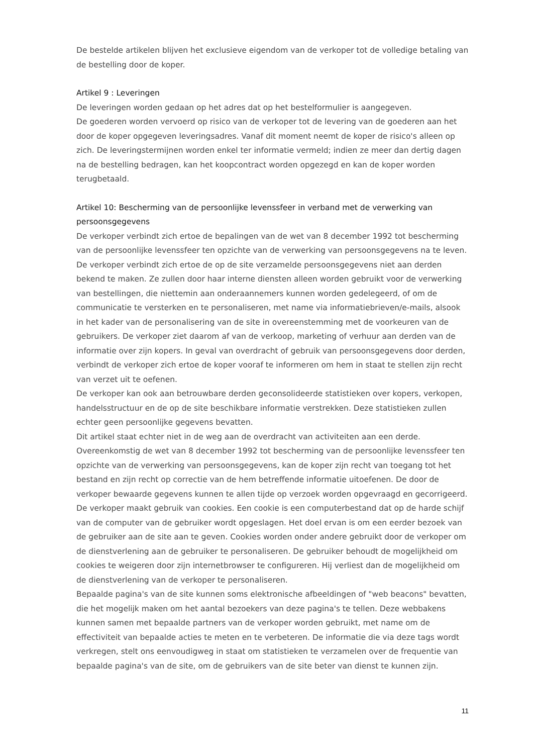De bestelde artikelen blijven het exclusieve eigendom van de verkoper tot de volledige betaling van de bestelling door de koper.
Artikel 9 : Leveringen
De leveringen worden gedaan op het adres dat op het bestelformulier is aangegeven.
De goederen worden vervoerd op risico van de verkoper tot de levering van de goederen aan het door de koper opgegeven leveringsadres. Vanaf dit moment neemt de koper de risico's alleen op zich. De leveringstermijnen worden enkel ter informatie vermeld; indien ze meer dan dertig dagen na de bestelling bedragen, kan het koopcontract worden opgezegd en kan de koper worden terugbetaald.
Artikel 10: Bescherming van de persoonlijke levenssfeer in verband met de verwerking van persoonsgegevens
De verkoper verbindt zich ertoe de bepalingen van de wet van 8 december 1992 tot bescherming van de persoonlijke levenssfeer ten opzichte van de verwerking van persoonsgegevens na te leven. De verkoper verbindt zich ertoe de op de site verzamelde persoonsgegevens niet aan derden bekend te maken. Ze zullen door haar interne diensten alleen worden gebruikt voor de verwerking van bestellingen, die niettemin aan onderaannemers kunnen worden gedelegeerd, of om de communicatie te versterken en te personaliseren, met name via informatiebrieven/e-mails, alsook in het kader van de personalisering van de site in overeenstemming met de voorkeuren van de gebruikers. De verkoper ziet daarom af van de verkoop, marketing of verhuur aan derden van de informatie over zijn kopers. In geval van overdracht of gebruik van persoonsgegevens door derden, verbindt de verkoper zich ertoe de koper vooraf te informeren om hem in staat te stellen zijn recht van verzet uit te oefenen.
De verkoper kan ook aan betrouwbare derden geconsolideerde statistieken over kopers, verkopen, handelsstructuur en de op de site beschikbare informatie verstrekken. Deze statistieken zullen echter geen persoonlijke gegevens bevatten.
Dit artikel staat echter niet in de weg aan de overdracht van activiteiten aan een derde.
Overeenkomstig de wet van 8 december 1992 tot bescherming van de persoonlijke levenssfeer ten opzichte van de verwerking van persoonsgegevens, kan de koper zijn recht van toegang tot het bestand en zijn recht op correctie van de hem betreffende informatie uitoefenen. De door de verkoper bewaarde gegevens kunnen te allen tijde op verzoek worden opgevraagd en gecorrigeerd.
De verkoper maakt gebruik van cookies. Een cookie is een computerbestand dat op de harde schijf van de computer van de gebruiker wordt opgeslagen. Het doel ervan is om een eerder bezoek van de gebruiker aan de site aan te geven. Cookies worden onder andere gebruikt door de verkoper om de dienstverlening aan de gebruiker te personaliseren. De gebruiker behoudt de mogelijkheid om cookies te weigeren door zijn internetbrowser te configureren. Hij verliest dan de mogelijkheid om de dienstverlening van de verkoper te personaliseren.
Bepaalde pagina's van de site kunnen soms elektronische afbeeldingen of "web beacons" bevatten, die het mogelijk maken om het aantal bezoekers van deze pagina's te tellen. Deze webbakens kunnen samen met bepaalde partners van de verkoper worden gebruikt, met name om de effectiviteit van bepaalde acties te meten en te verbeteren. De informatie die via deze tags wordt verkregen, stelt ons eenvoudigweg in staat om statistieken te verzamelen over de frequentie van bepaalde pagina's van de site, om de gebruikers van de site beter van dienst te kunnen zijn.
11